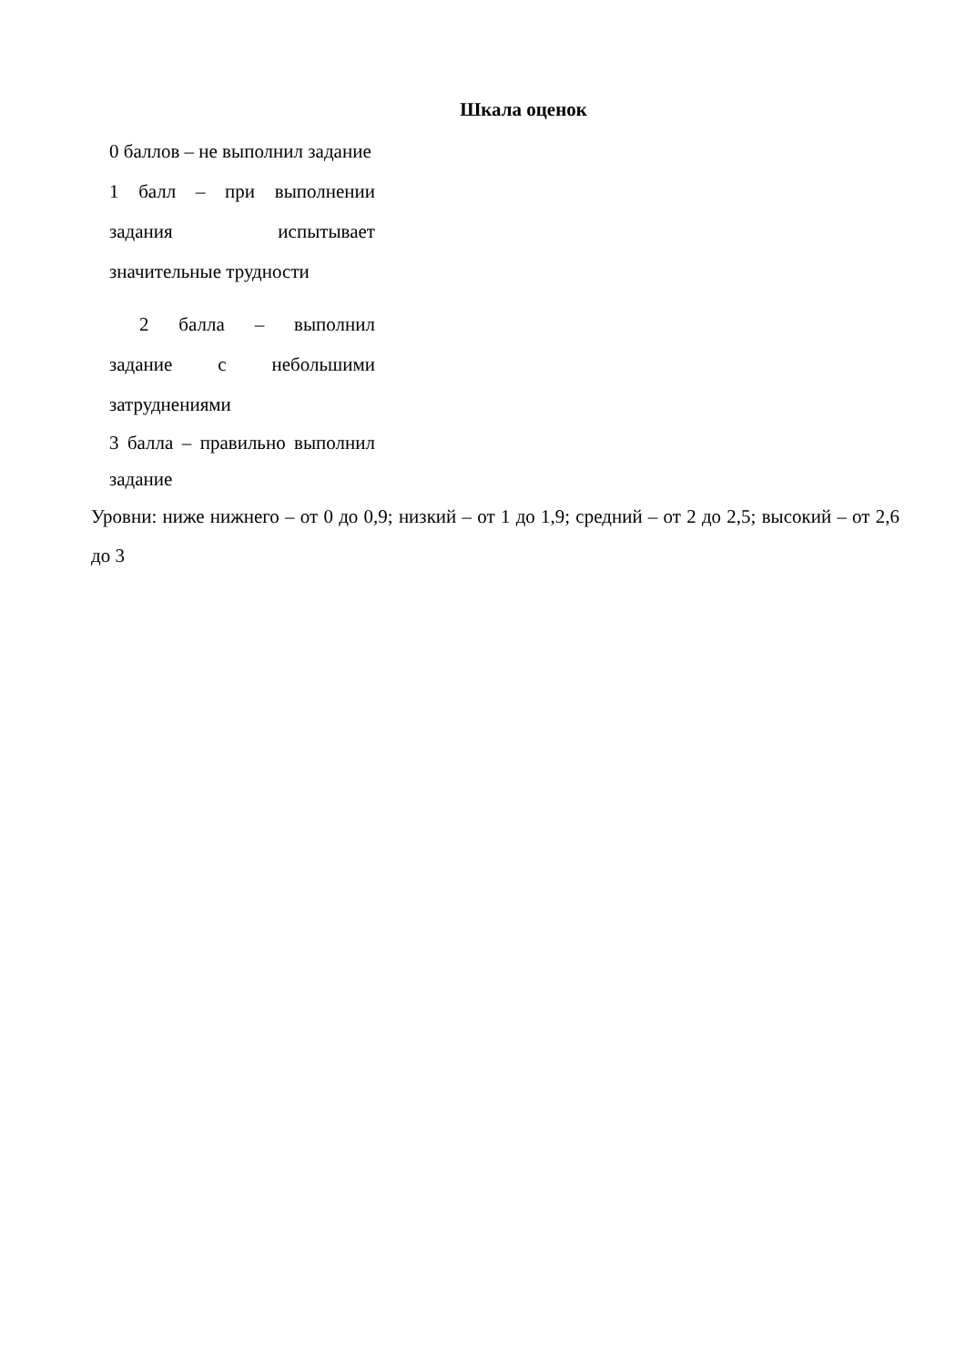Шкала оценок
0 баллов – не выполнил задание
1 балл – при выполнении
задания испытывает
значительные трудности
2 балла – выполнил
задание с небольшими
затруднениями
3 балла – правильно выполнил задание
Уровни: ниже нижнего – от 0 до 0,9; низкий – от 1 до 1,9; средний – от 2 до 2,5; высокий – от 2,6 до 3